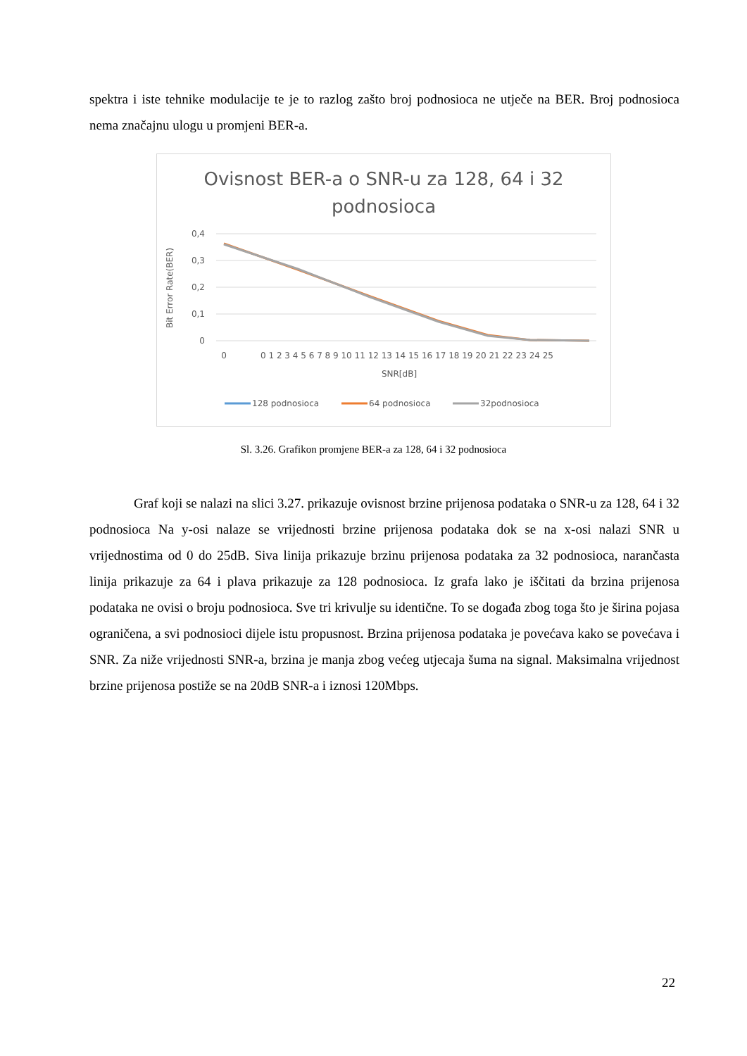spektra i iste tehnike modulacije te je to razlog zašto broj podnosioca ne utječe na BER. Broj podnosioca nema značajnu ulogu u promjeni BER-a.
Ovisnost BER-a o SNR-u za 128, 64 i 32
podnosioca
Bit Error Rate(BER)
0,4
0,3
0,2
0,1
0
0
0 1 2 3 4 5 6 7 8 9 10 11 12 13 14 15 16 17 18 19 20 21 22 23 24 25
SNR[dB]
128 podnosioca
64 podnosioca
32podnosioca
Sl. 3.26. Grafikon promjene BER-a za 128, 64 i 32 podnosioca
Graf koji se nalazi na slici 3.27. prikazuje ovisnost brzine prijenosa podataka o SNR-u za 128, 64 i 32 podnosioca Na y-osi nalaze se vrijednosti brzine prijenosa podataka dok se na x-osi nalazi SNR u vrijednostima od 0 do 25dB. Siva linija prikazuje brzinu prijenosa podataka za 32 podnosioca, narančasta linija prikazuje za 64 i plava prikazuje za 128 podnosioca. Iz grafa lako je iščitati da brzina prijenosa podataka ne ovisi o broju podnosioca. Sve tri krivulje su identične. To se događa zbog toga što je širina pojasa ograničena, a svi podnosioci dijele istu propusnost. Brzina prijenosa podataka je povećava kako se povećava i SNR. Za niže vrijednosti SNR-a, brzina je manja zbog većeg utjecaja šuma na signal. Maksimalna vrijednost brzine prijenosa postiže se na 20dB SNR-a i iznosi 120Mbps.
22